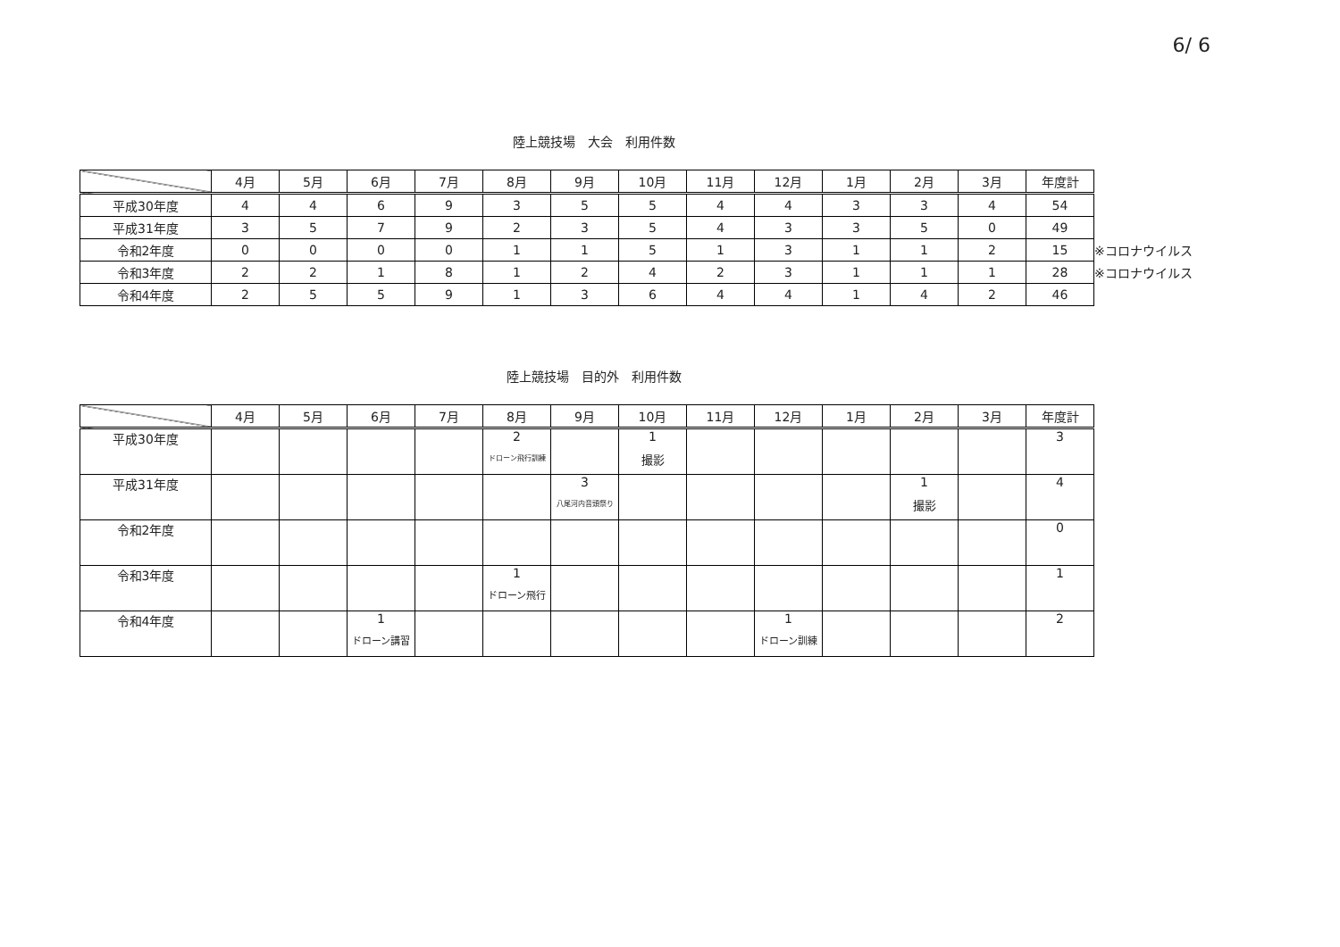6/ 6
陸上競技場　大会　利用件数
| | 4月 | 5月 | 6月 | 7月 | 8月 | 9月 | 10月 | 11月 | 12月 | 1月 | 2月 | 3月 | 年度計 | |
| --- | --- | --- | --- | --- | --- | --- | --- | --- | --- | --- | --- | --- | --- | --- |
| 平成30年度 | 4 | 4 | 6 | 9 | 3 | 5 | 5 | 4 | 4 | 3 | 3 | 4 | 54 | |
| 平成31年度 | 3 | 5 | 7 | 9 | 2 | 3 | 5 | 4 | 3 | 3 | 5 | 0 | 49 | |
| 令和2年度 | 0 | 0 | 0 | 0 | 1 | 1 | 5 | 1 | 3 | 1 | 1 | 2 | 15 | ※コロナウイルス |
| 令和3年度 | 2 | 2 | 1 | 8 | 1 | 2 | 4 | 2 | 3 | 1 | 1 | 1 | 28 | ※コロナウイルス |
| 令和4年度 | 2 | 5 | 5 | 9 | 1 | 3 | 6 | 4 | 4 | 1 | 4 | 2 | 46 | |
陸上競技場　目的外　利用件数
| | 4月 | 5月 | 6月 | 7月 | 8月 | 9月 | 10月 | 11月 | 12月 | 1月 | 2月 | 3月 | 年度計 |
| --- | --- | --- | --- | --- | --- | --- | --- | --- | --- | --- | --- | --- | --- |
| 平成30年度 | | | | | 2 ドローン飛行訓練 | | 1 撮影 | | | | | | 3 |
| 平成31年度 | | | | | | 3 八尾河内音頭祭り | | | | | 1 撮影 | | 4 |
| 令和2年度 | | | | | | | | | | | | | 0 |
| 令和3年度 | | | | | 1 ドローン飛行 | | | | | | | | 1 |
| 令和4年度 | | | 1 ドローン講習 | | | | | | 1 ドローン訓練 | | | | 2 |